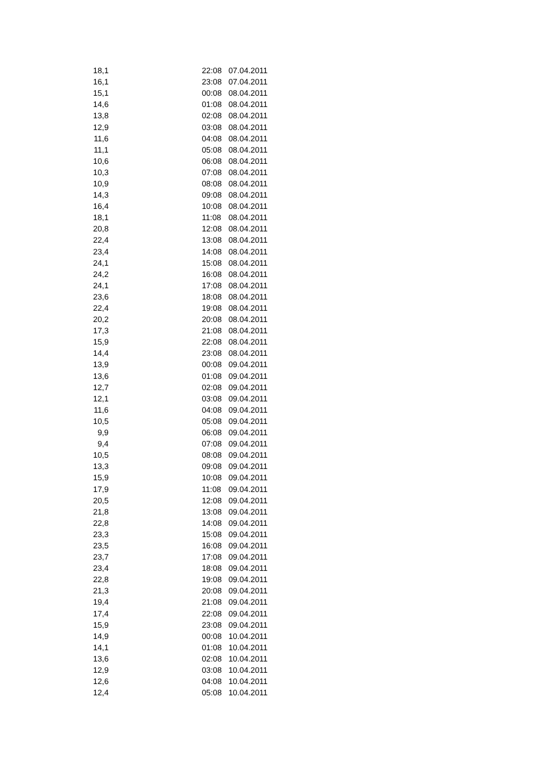| 18,1 | | 22:08 | 07.04.2011 |
| 16,1 | | 23:08 | 07.04.2011 |
| 15,1 | | 00:08 | 08.04.2011 |
| 14,6 | | 01:08 | 08.04.2011 |
| 13,8 | | 02:08 | 08.04.2011 |
| 12,9 | | 03:08 | 08.04.2011 |
| 11,6 | | 04:08 | 08.04.2011 |
| 11,1 | | 05:08 | 08.04.2011 |
| 10,6 | | 06:08 | 08.04.2011 |
| 10,3 | | 07:08 | 08.04.2011 |
| 10,9 | | 08:08 | 08.04.2011 |
| 14,3 | | 09:08 | 08.04.2011 |
| 16,4 | | 10:08 | 08.04.2011 |
| 18,1 | | 11:08 | 08.04.2011 |
| 20,8 | | 12:08 | 08.04.2011 |
| 22,4 | | 13:08 | 08.04.2011 |
| 23,4 | | 14:08 | 08.04.2011 |
| 24,1 | | 15:08 | 08.04.2011 |
| 24,2 | | 16:08 | 08.04.2011 |
| 24,1 | | 17:08 | 08.04.2011 |
| 23,6 | | 18:08 | 08.04.2011 |
| 22,4 | | 19:08 | 08.04.2011 |
| 20,2 | | 20:08 | 08.04.2011 |
| 17,3 | | 21:08 | 08.04.2011 |
| 15,9 | | 22:08 | 08.04.2011 |
| 14,4 | | 23:08 | 08.04.2011 |
| 13,9 | | 00:08 | 09.04.2011 |
| 13,6 | | 01:08 | 09.04.2011 |
| 12,7 | | 02:08 | 09.04.2011 |
| 12,1 | | 03:08 | 09.04.2011 |
| 11,6 | | 04:08 | 09.04.2011 |
| 10,5 | | 05:08 | 09.04.2011 |
| 9,9 | | 06:08 | 09.04.2011 |
| 9,4 | | 07:08 | 09.04.2011 |
| 10,5 | | 08:08 | 09.04.2011 |
| 13,3 | | 09:08 | 09.04.2011 |
| 15,9 | | 10:08 | 09.04.2011 |
| 17,9 | | 11:08 | 09.04.2011 |
| 20,5 | | 12:08 | 09.04.2011 |
| 21,8 | | 13:08 | 09.04.2011 |
| 22,8 | | 14:08 | 09.04.2011 |
| 23,3 | | 15:08 | 09.04.2011 |
| 23,5 | | 16:08 | 09.04.2011 |
| 23,7 | | 17:08 | 09.04.2011 |
| 23,4 | | 18:08 | 09.04.2011 |
| 22,8 | | 19:08 | 09.04.2011 |
| 21,3 | | 20:08 | 09.04.2011 |
| 19,4 | | 21:08 | 09.04.2011 |
| 17,4 | | 22:08 | 09.04.2011 |
| 15,9 | | 23:08 | 09.04.2011 |
| 14,9 | | 00:08 | 10.04.2011 |
| 14,1 | | 01:08 | 10.04.2011 |
| 13,6 | | 02:08 | 10.04.2011 |
| 12,9 | | 03:08 | 10.04.2011 |
| 12,6 | | 04:08 | 10.04.2011 |
| 12,4 | | 05:08 | 10.04.2011 |